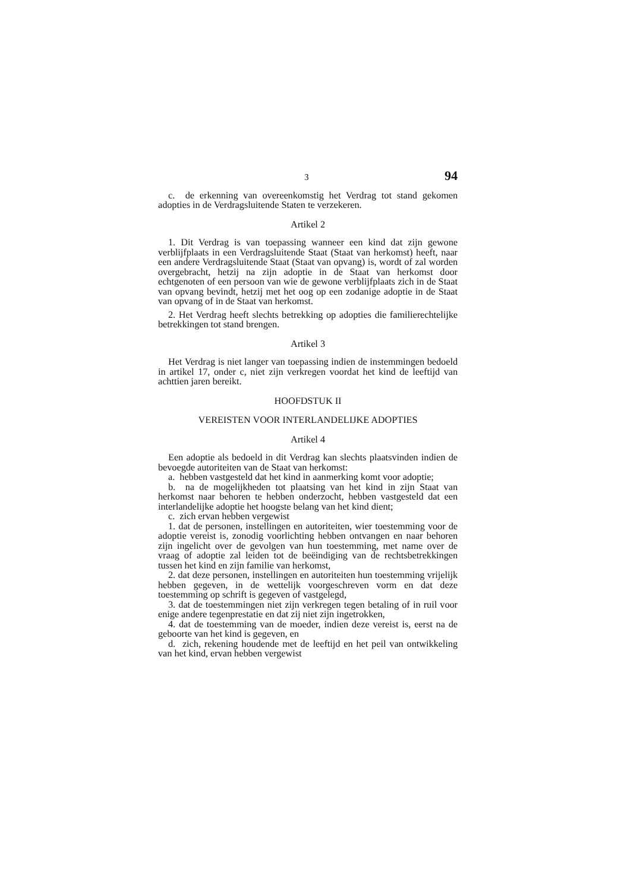3 94
c. de erkenning van overeenkomstig het Verdrag tot stand gekomen adopties in de Verdragsluitende Staten te verzekeren.
Artikel 2
1. Dit Verdrag is van toepassing wanneer een kind dat zijn gewone verblijfplaats in een Verdragsluitende Staat (Staat van herkomst) heeft, naar een andere Verdragsluitende Staat (Staat van opvang) is, wordt of zal worden overgebracht, hetzij na zijn adoptie in de Staat van herkomst door echtgenoten of een persoon van wie de gewone verblijfplaats zich in de Staat van opvang bevindt, hetzij met het oog op een zodanige adoptie in de Staat van opvang of in de Staat van herkomst.
2. Het Verdrag heeft slechts betrekking op adopties die familierechtelijke betrekkingen tot stand brengen.
Artikel 3
Het Verdrag is niet langer van toepassing indien de instemmingen bedoeld in artikel 17, onder c, niet zijn verkregen voordat het kind de leeftijd van achttien jaren bereikt.
HOOFDSTUK II
VEREISTEN VOOR INTERLANDELIJKE ADOPTIES
Artikel 4
Een adoptie als bedoeld in dit Verdrag kan slechts plaatsvinden indien de bevoegde autoriteiten van de Staat van herkomst:
a. hebben vastgesteld dat het kind in aanmerking komt voor adoptie;
b. na de mogelijkheden tot plaatsing van het kind in zijn Staat van herkomst naar behoren te hebben onderzocht, hebben vastgesteld dat een interlandelijke adoptie het hoogste belang van het kind dient;
c. zich ervan hebben vergewist
1. dat de personen, instellingen en autoriteiten, wier toestemming voor de adoptie vereist is, zonodig voorlichting hebben ontvangen en naar behoren zijn ingelicht over de gevolgen van hun toestemming, met name over de vraag of adoptie zal leiden tot de beëindiging van de rechtsbetrekkingen tussen het kind en zijn familie van herkomst,
2. dat deze personen, instellingen en autoriteiten hun toestemming vrijelijk hebben gegeven, in de wettelijk voorgeschreven vorm en dat deze toestemming op schrift is gegeven of vastgelegd,
3. dat de toestemmingen niet zijn verkregen tegen betaling of in ruil voor enige andere tegenprestatie en dat zij niet zijn ingetrokken,
4. dat de toestemming van de moeder, indien deze vereist is, eerst na de geboorte van het kind is gegeven, en
d. zich, rekening houdende met de leeftijd en het peil van ontwikkeling van het kind, ervan hebben vergewist